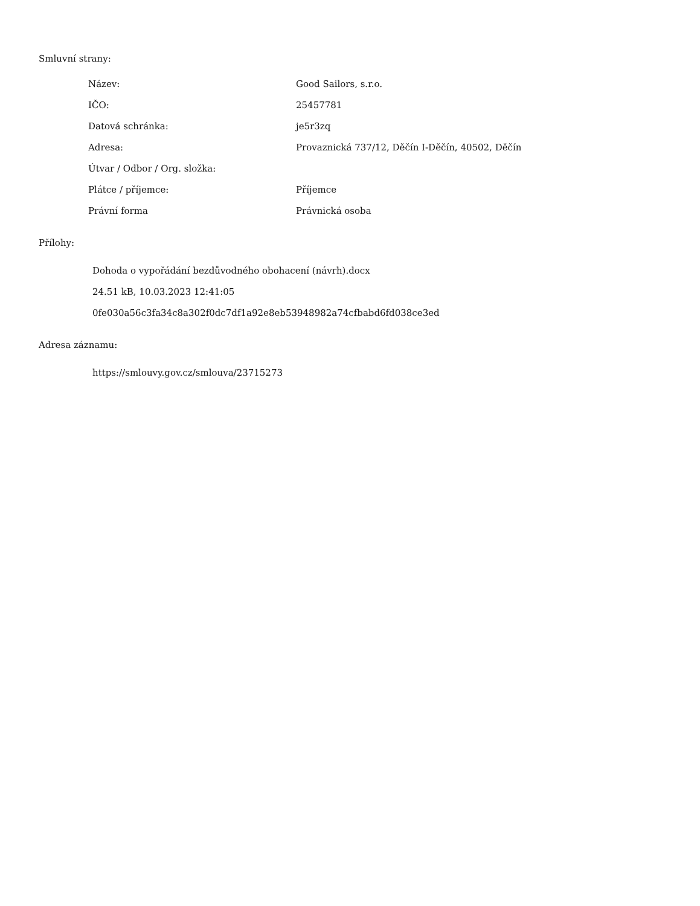Smluvní strany:
| Název: | Good Sailors, s.r.o. |
| IČO: | 25457781 |
| Datová schránka: | je5r3zq |
| Adresa: | Provaznická 737/12, Děčín I-Děčín, 40502, Děčín |
| Útvar / Odbor / Org. složka: | |
| Plátce / příjemce: | Příjemce |
| Právní forma | Právnická osoba |
Přílohy:
Dohoda o vypořádání bezdůvodného obohacení (návrh).docx
24.51 kB, 10.03.2023 12:41:05
0fe030a56c3fa34c8a302f0dc7df1a92e8eb53948982a74cfbabd6fd038ce3ed
Adresa záznamu:
https://smlouvy.gov.cz/smlouva/23715273